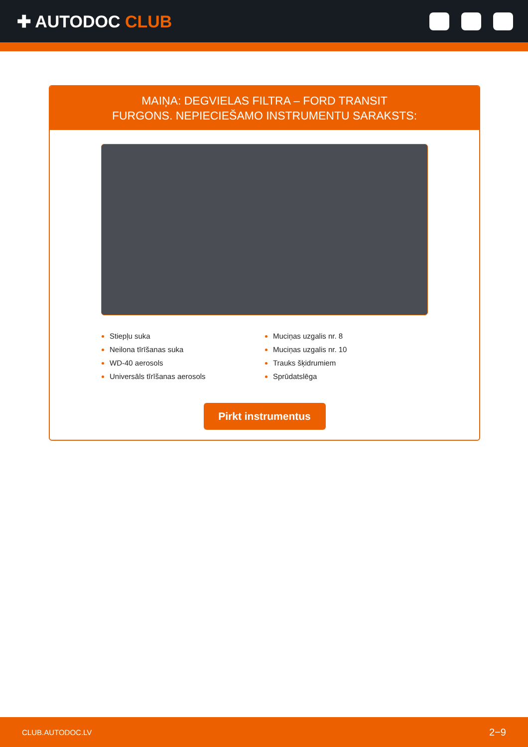✚ AUTODOC CLUB
MAIŅA: DEGVIELAS FILTRA – FORD TRANSIT
FURGONS. NEPIECIEŠAMO INSTRUMENTU SARAKSTS:
Stiepļu suka
Neilona tīrīšanas suka
WD-40 aerosols
Universāls tīrīšanas aerosols
Muciņas uzgalis nr. 8
Muciņas uzgalis nr. 10
Trauks šķidrumiem
Sprūdatslēga
Pirkt instrumentus
CLUB.AUTODOC.LV 2−9